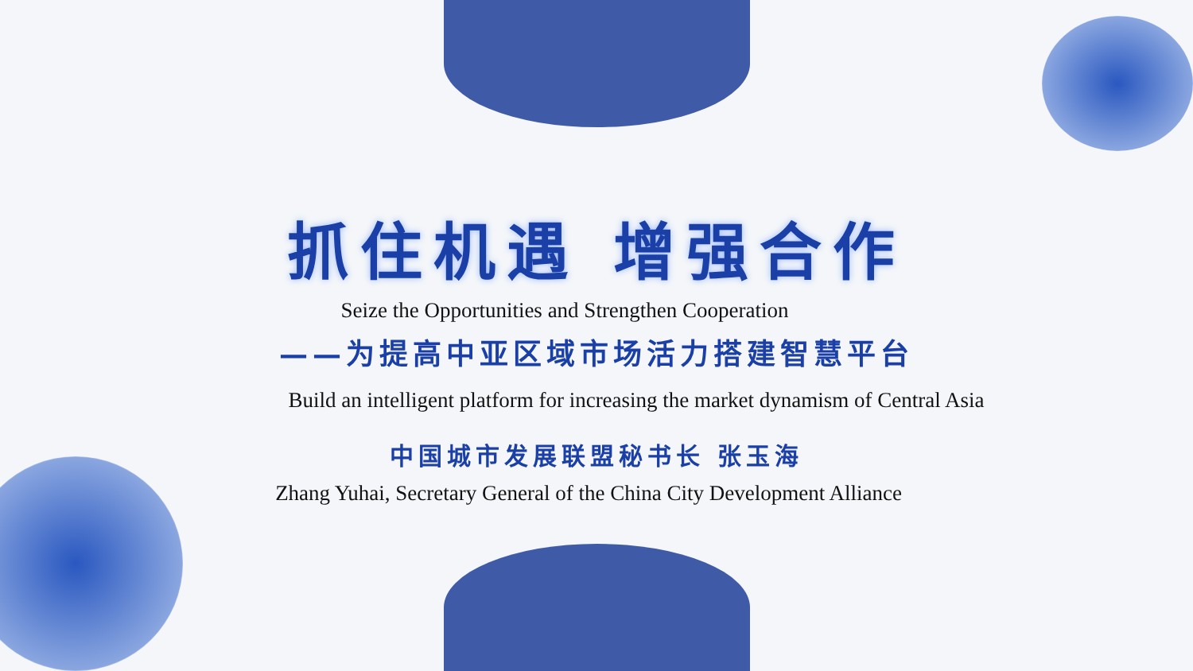抓住机遇 增强合作
Seize the Opportunities and Strengthen Cooperation
——为提高中亚区域市场活力搭建智慧平台
Build an intelligent platform for increasing the market dynamism of Central Asia
中国城市发展联盟秘书长 张玉海
Zhang Yuhai, Secretary General of the China City Development Alliance